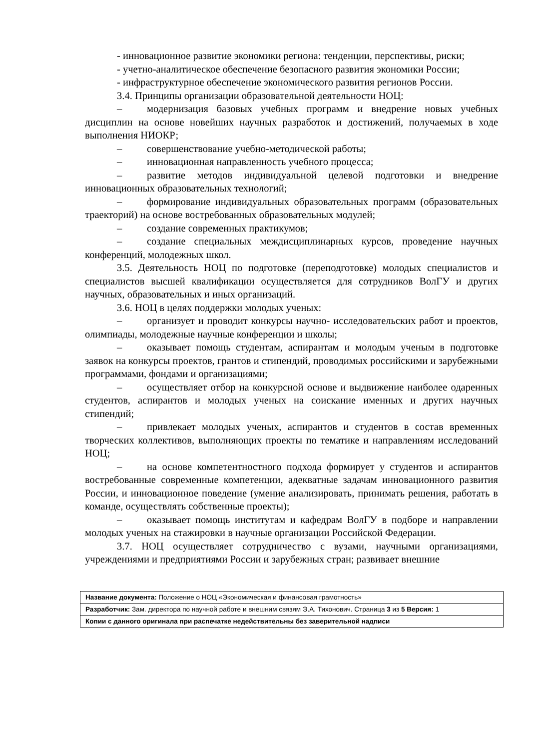- инновационное развитие экономики региона: тенденции, перспективы, риски;
- учетно-аналитическое обеспечение безопасного развития экономики России;
- инфраструктурное обеспечение экономического развития регионов России.
3.4. Принципы организации образовательной деятельности НОЦ:
– модернизация базовых учебных программ и внедрение новых учебных дисциплин на основе новейших научных разработок и достижений, получаемых в ходе выполнения НИОКР;
– совершенствование учебно-методической работы;
– инновационная направленность учебного процесса;
– развитие методов индивидуальной целевой подготовки и внедрение инновационных образовательных технологий;
– формирование индивидуальных образовательных программ (образовательных траекторий) на основе востребованных образовательных модулей;
– создание современных практикумов;
– создание специальных междисциплинарных курсов, проведение научных конференций, молодежных школ.
3.5. Деятельность НОЦ по подготовке (переподготовке) молодых специалистов и специалистов высшей квалификации осуществляется для сотрудников ВолГУ и других научных, образовательных и иных организаций.
3.6. НОЦ в целях поддержки молодых ученых:
– организует и проводит конкурсы научно- исследовательских работ и проектов, олимпиады, молодежные научные конференции и школы;
– оказывает помощь студентам, аспирантам и молодым ученым в подготовке заявок на конкурсы проектов, грантов и стипендий, проводимых российскими и зарубежными программами, фондами и организациями;
– осуществляет отбор на конкурсной основе и выдвижение наиболее одаренных студентов, аспирантов и молодых ученых на соискание именных и других научных стипендий;
– привлекает молодых ученых, аспирантов и студентов в состав временных творческих коллективов, выполняющих проекты по тематике и направлениям исследований НОЦ;
– на основе компетентностного подхода формирует у студентов и аспирантов востребованные современные компетенции, адекватные задачам инновационного развития России, и инновационное поведение (умение анализировать, принимать решения, работать в команде, осуществлять собственные проекты);
– оказывает помощь институтам и кафедрам ВолГУ в подборе и направлении молодых ученых на стажировки в научные организации Российской Федерации.
3.7. НОЦ осуществляет сотрудничество с вузами, научными организациями, учреждениями и предприятиями России и зарубежных стран; развивает внешние
| Название документа: Положение о НОЦ «Экономическая и финансовая грамотность» |
| Разработчик: Зам. директора по научной работе и внешним связям Э.А. Тихонович. Страница 3 из 5 Версия: 1 |
| Копии с данного оригинала при распечатке недействительны без заверительной надписи |